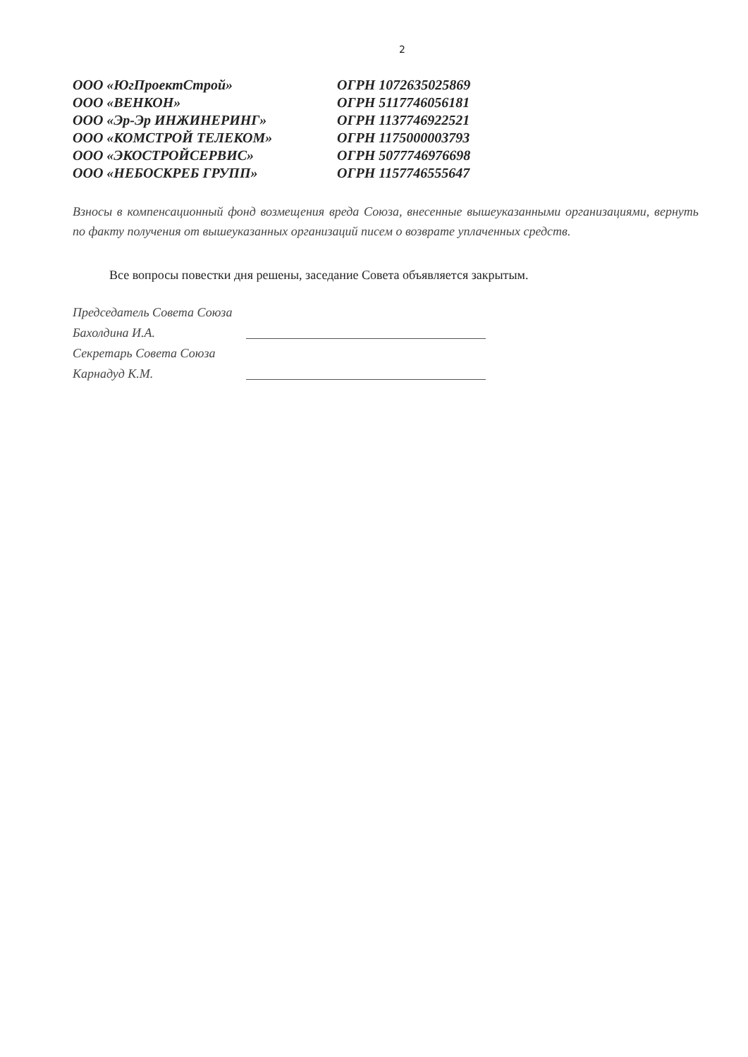2
| ООО «ЮгПроектСтрой» | ОГРН 1072635025869 |
| ООО «ВЕНКОН» | ОГРН 5117746056181 |
| ООО «Эр-Эр ИНЖИНЕРИНГ» | ОГРН 1137746922521 |
| ООО «КОМСТРОЙ ТЕЛЕКОМ» | ОГРН 1175000003793 |
| ООО «ЭКОСТРОЙСЕРВИС» | ОГРН 5077746976698 |
| ООО «НЕБОСКРЕБ ГРУПП» | ОГРН 1157746555647 |
Взносы в компенсационный фонд возмещения вреда Союза, внесенные вышеуказанными организациями, вернуть по факту получения от вышеуказанных организаций писем о возврате уплаченных средств.
Все вопросы повестки дня решены, заседание Совета объявляется закрытым.
Председатель Совета Союза
Бахолдина И.А.
Секретарь Совета Союза
Карнадуд К.М.